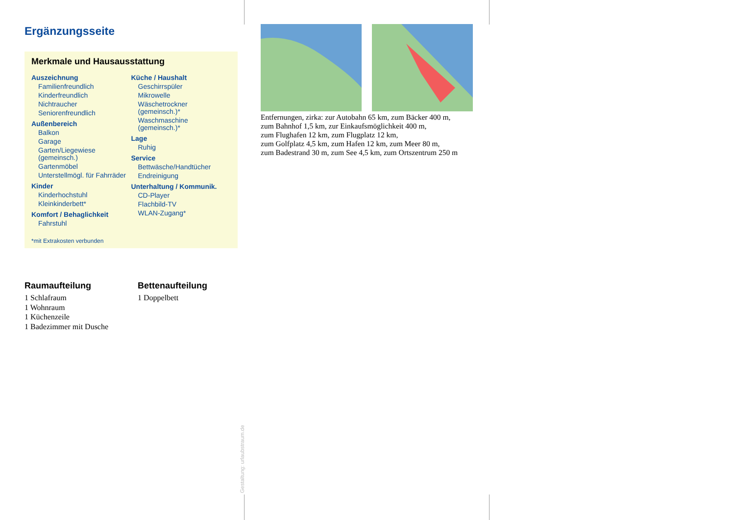Ergänzungsseite
Merkmale und Hausausstattung
Auszeichnung
Familienfreundlich
Kinderfreundlich
Nichtraucher
Seniorenfreundlich
Außenbereich
Balkon
Garage
Garten/Liegewiese (gemeinsch.)
Gartenmöbel
Unterstellmögl. für Fahrräder
Kinder
Kinderhochstuhl
Kleinkinderbett*
Komfort / Behaglichkeit
Fahrstuhl
Küche / Haushalt
Geschirrspüler
Mikrowelle
Wäschetrockner (gemeinsch.)*
Waschmaschine (gemeinsch.)*
Lage
Ruhig
Service
Bettwäsche/Handtücher
Endreinigung
Unterhaltung / Kommunik.
CD-Player
Flachbild-TV
WLAN-Zugang*
*mit Extrakosten verbunden
Raumaufteilung
1 Schlafraum
1 Wohnraum
1 Küchenzeile
1 Badezimmer mit Dusche
Bettenaufteilung
1 Doppelbett
Entfernungen, zirka: zur Autobahn 65 km, zum Bäcker 400 m,
zum Bahnhof 1,5 km, zur Einkaufsmöglichkeit 400 m,
zum Flughafen 12 km, zum Flugplatz 12 km,
zum Golfplatz 4,5 km, zum Hafen 12 km, zum Meer 80 m,
zum Badestrand 30 m, zum See 4,5 km, zum Ortszentrum 250 m
Gestaltung: urlaubstraum.de